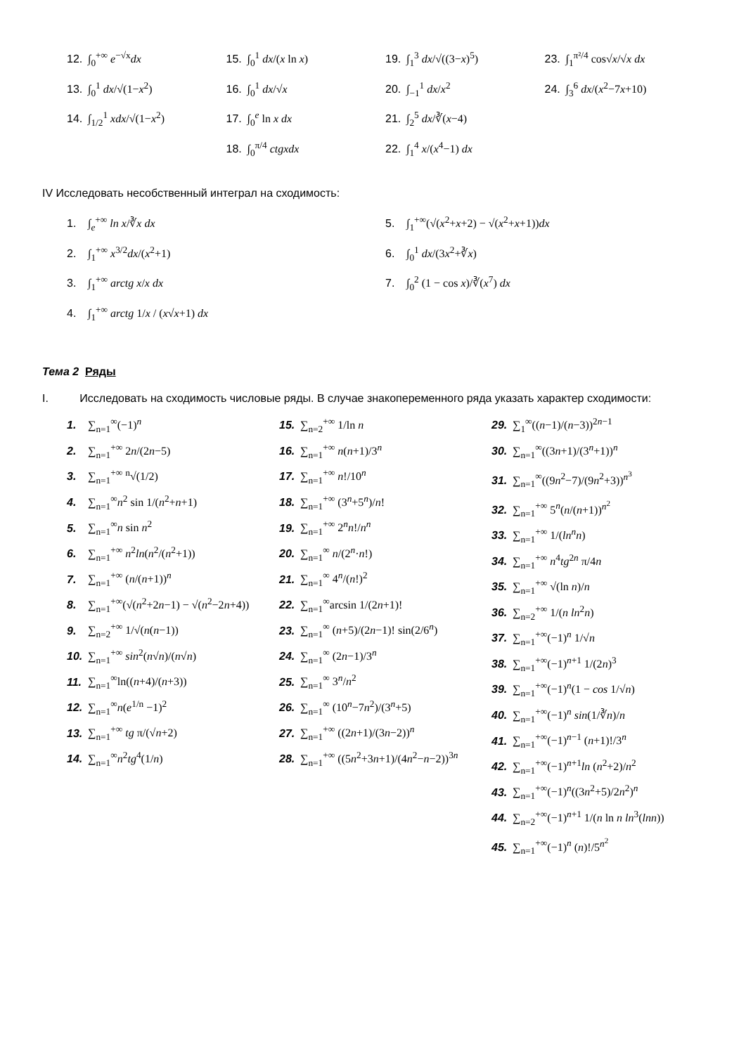12. ∫<sub>0</sub><sup>+∞</sup> e<sup>−√x</sup>dx
13. ∫<sub>0</sub><sup>1</sup> dx/√(1−x<sup>2</sup>)
14. ∫<sub>1/2</sub><sup>1</sup> xdx/√(1−x<sup>2</sup>)
15. ∫<sub>0</sub><sup>1</sup> dx/(x ln x)
16. ∫<sub>0</sub><sup>1</sup> dx/√x
17. ∫<sub>0</sub><sup>e</sup> ln x dx
18. ∫<sub>0</sub><sup>π/4</sup> ctgxdx
19. ∫<sub>1</sub><sup>3</sup> dx/√((3−x)<sup>5</sup>)
20. ∫<sub>−1</sub><sup>1</sup> dx/x<sup>2</sup>
21. ∫<sub>2</sub><sup>5</sup> dx/∛(x−4)
22. ∫<sub>1</sub><sup>4</sup> x/(x<sup>4</sup>−1) dx
23. ∫<sub>1</sub><sup>π²/4</sup> cos√x/√x dx
24. ∫<sub>3</sub><sup>6</sup> dx/(x<sup>2</sup>−7x+10)
IV Исследовать несобственный интеграл на сходимость:
1. ∫<sub>e</sub><sup>+∞</sup> ln x/∛x dx
2. ∫<sub>1</sub><sup>+∞</sup> x<sup>3/2</sup>dx/(x<sup>2</sup>+1)
3. ∫<sub>1</sub><sup>+∞</sup> arctg x/x dx
4. ∫<sub>1</sub><sup>+∞</sup> arctg 1/x / (x√x+1) dx
5. ∫<sub>1</sub><sup>+∞</sup>(√(x<sup>2</sup>+x+2) − √(x<sup>2</sup>+x+1))dx
6. ∫<sub>0</sub><sup>1</sup> dx/(3x<sup>2</sup>+∛x)
7. ∫<sub>0</sub><sup>2</sup> (1 − cos x)/∛(x<sup>7</sup>) dx
Тема 2 Ряды
I. Исследовать на сходимость числовые ряды. В случае знакопеременного ряда указать характер сходимости:
1. ∑<sub>n=1</sub><sup>∞</sup>(−1)<sup>n</sup>
2. ∑<sub>n=1</sub><sup>+∞</sup> 2n/(2n−5)
3. ∑<sub>n=1</sub><sup>+∞</sup> <sup>n</sup>√(1/2)
4. ∑<sub>n=1</sub><sup>∞</sup>n<sup>2</sup> sin 1/(n<sup>2</sup>+n+1)
5. ∑<sub>n=1</sub><sup>∞</sup>n sin n<sup>2</sup>
6. ∑<sub>n=1</sub><sup>+∞</sup> n<sup>2</sup>ln(n<sup>2</sup>/(n<sup>2</sup>+1))
7. ∑<sub>n=1</sub><sup>+∞</sup> (n/(n+1))<sup>n</sup>
8. ∑<sub>n=1</sub><sup>+∞</sup>(√(n<sup>2</sup>+2n−1) − √(n<sup>2</sup>−2n+4))
9. ∑<sub>n=2</sub><sup>+∞</sup> 1/√(n(n−1))
10. ∑<sub>n=1</sub><sup>+∞</sup> sin<sup>2</sup>(n√n)/(n√n)
11. ∑<sub>n=1</sub><sup>∞</sup>ln((n+4)/(n+3))
12. ∑<sub>n=1</sub><sup>∞</sup>n(e<sup>1/n</sup> −1)<sup>2</sup>
13. ∑<sub>n=1</sub><sup>+∞</sup> tg π/(√n+2)
14. ∑<sub>n=1</sub><sup>∞</sup>n<sup>2</sup>tg<sup>4</sup>(1/n)
15. ∑<sub>n=2</sub><sup>+∞</sup> 1/ln n
16. ∑<sub>n=1</sub><sup>+∞</sup> n(n+1)/3<sup>n</sup>
17. ∑<sub>n=1</sub><sup>+∞</sup> n!/10<sup>n</sup>
18. ∑<sub>n=1</sub><sup>+∞</sup> (3<sup>n</sup>+5<sup>n</sup>)/n!
19. ∑<sub>n=1</sub><sup>+∞</sup> 2<sup>n</sup>n!/n<sup>n</sup>
20. ∑<sub>n=1</sub><sup>∞</sup> n/(2<sup>n</sup>·n!)
21. ∑<sub>n=1</sub><sup>∞</sup> 4<sup>n</sup>/(n!)<sup>2</sup>
22. ∑<sub>n=1</sub><sup>∞</sup>arcsin 1/(2n+1)!
23. ∑<sub>n=1</sub><sup>∞</sup> (n+5)/(2n−1)! sin(2/6<sup>n</sup>)
24. ∑<sub>n=1</sub><sup>∞</sup> (2n−1)/3<sup>n</sup>
25. ∑<sub>n=1</sub><sup>∞</sup> 3<sup>n</sup>/n<sup>2</sup>
26. ∑<sub>n=1</sub><sup>∞</sup> (10<sup>n</sup>−7n<sup>2</sup>)/(3<sup>n</sup>+5)
27. ∑<sub>n=1</sub><sup>+∞</sup> ((2n+1)/(3n−2))<sup>n</sup>
28. ∑<sub>n=1</sub><sup>+∞</sup> ((5n<sup>2</sup>+3n+1)/(4n<sup>2</sup>−n−2))<sup>3n</sup>
29. ∑<sub>1</sub><sup>∞</sup>((n−1)/(n−3))<sup>2n−1</sup>
30. ∑<sub>n=1</sub><sup>∞</sup>((3n+1)/(3<sup>n</sup>+1))<sup>n</sup>
31. ∑<sub>n=1</sub><sup>∞</sup>((9n<sup>2</sup>−7)/(9n<sup>2</sup>+3))<sup>n<sup>3</sup></sup>
32. ∑<sub>n=1</sub><sup>+∞</sup> 5<sup>n</sup>(n/(n+1))<sup>n<sup>2</sup></sup>
33. ∑<sub>n=1</sub><sup>+∞</sup> 1/(ln<sup>n</sup>n)
34. ∑<sub>n=1</sub><sup>+∞</sup> n<sup>4</sup>tg<sup>2n</sup> π/4n
35. ∑<sub>n=1</sub><sup>+∞</sup> √(ln n)/n
36. ∑<sub>n=2</sub><sup>+∞</sup> 1/(n ln<sup>2</sup>n)
37. ∑<sub>n=1</sub><sup>+∞</sup>(−1)<sup>n</sup> 1/√n
38. ∑<sub>n=1</sub><sup>+∞</sup>(−1)<sup>n+1</sup> 1/(2n)<sup>3</sup>
39. ∑<sub>n=1</sub><sup>+∞</sup>(−1)<sup>n</sup>(1 − cos 1/√n)
40. ∑<sub>n=1</sub><sup>+∞</sup>(−1)<sup>n</sup> sin(1/∛n)/n
41. ∑<sub>n=1</sub><sup>+∞</sup>(−1)<sup>n−1</sup> (n+1)!/3<sup>n</sup>
42. ∑<sub>n=1</sub><sup>+∞</sup>(−1)<sup>n+1</sup>ln (n<sup>2</sup>+2)/n<sup>2</sup>
43. ∑<sub>n=1</sub><sup>+∞</sup>(−1)<sup>n</sup>((3n<sup>2</sup>+5)/2n<sup>2</sup>)<sup>n</sup>
44. ∑<sub>n=2</sub><sup>+∞</sup>(−1)<sup>n+1</sup> 1/(n ln n ln<sup>3</sup>(lnn))
45. ∑<sub>n=1</sub><sup>+∞</sup>(−1)<sup>n</sup> (n)!/5<sup>n<sup>2</sup></sup>